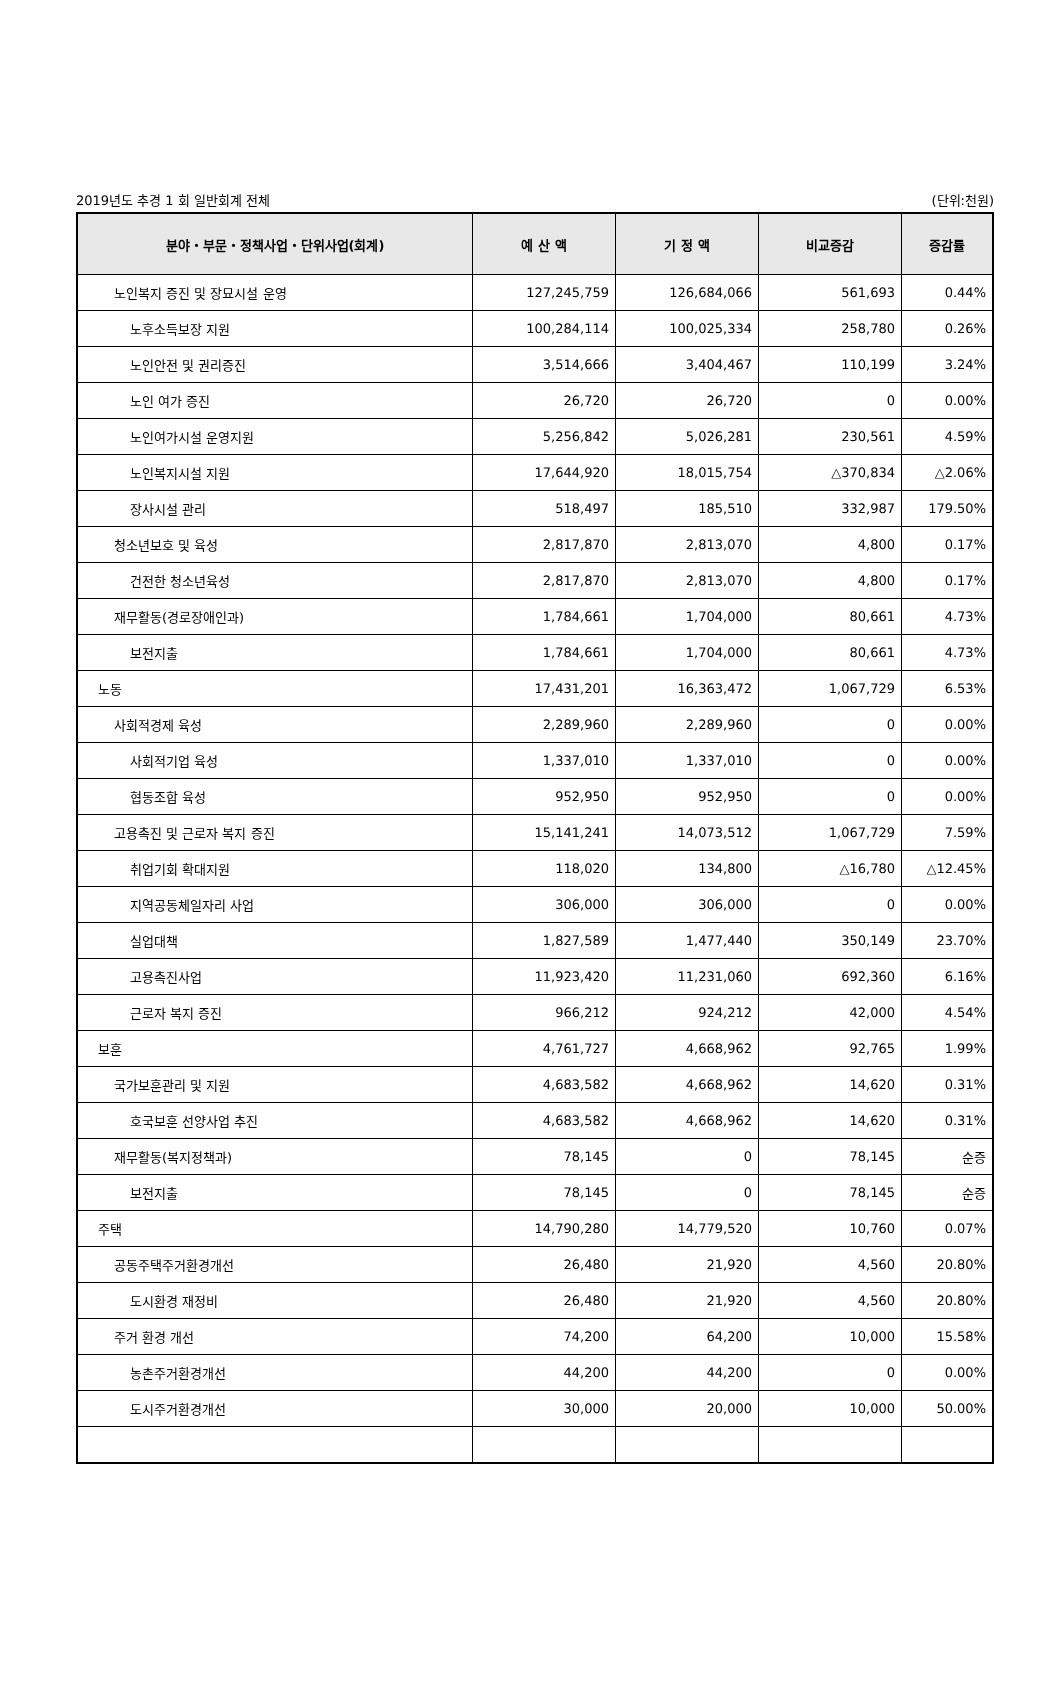2019년도 추경 1 회 일반회계 전체 (단위:천원)
| 분야・부문・정책사업・단위사업(회계) | 예 산 액 | 기 정 액 | 비교증감 | 증감률 |
| --- | --- | --- | --- | --- |
| 노인복지 증진 및 장묘시설 운영 | 127,245,759 | 126,684,066 | 561,693 | 0.44% |
| 노후소득보장 지원 | 100,284,114 | 100,025,334 | 258,780 | 0.26% |
| 노인안전 및 권리증진 | 3,514,666 | 3,404,467 | 110,199 | 3.24% |
| 노인 여가 증진 | 26,720 | 26,720 | 0 | 0.00% |
| 노인여가시설 운영지원 | 5,256,842 | 5,026,281 | 230,561 | 4.59% |
| 노인복지시설 지원 | 17,644,920 | 18,015,754 | △370,834 | △2.06% |
| 장사시설 관리 | 518,497 | 185,510 | 332,987 | 179.50% |
| 청소년보호 및 육성 | 2,817,870 | 2,813,070 | 4,800 | 0.17% |
| 건전한 청소년육성 | 2,817,870 | 2,813,070 | 4,800 | 0.17% |
| 재무활동(경로장애인과) | 1,784,661 | 1,704,000 | 80,661 | 4.73% |
| 보전지출 | 1,784,661 | 1,704,000 | 80,661 | 4.73% |
| 노동 | 17,431,201 | 16,363,472 | 1,067,729 | 6.53% |
| 사회적경제 육성 | 2,289,960 | 2,289,960 | 0 | 0.00% |
| 사회적기업 육성 | 1,337,010 | 1,337,010 | 0 | 0.00% |
| 협동조합 육성 | 952,950 | 952,950 | 0 | 0.00% |
| 고용촉진 및 근로자 복지 증진 | 15,141,241 | 14,073,512 | 1,067,729 | 7.59% |
| 취업기회 확대지원 | 118,020 | 134,800 | △16,780 | △12.45% |
| 지역공동체일자리 사업 | 306,000 | 306,000 | 0 | 0.00% |
| 실업대책 | 1,827,589 | 1,477,440 | 350,149 | 23.70% |
| 고용촉진사업 | 11,923,420 | 11,231,060 | 692,360 | 6.16% |
| 근로자 복지 증진 | 966,212 | 924,212 | 42,000 | 4.54% |
| 보훈 | 4,761,727 | 4,668,962 | 92,765 | 1.99% |
| 국가보훈관리 및 지원 | 4,683,582 | 4,668,962 | 14,620 | 0.31% |
| 호국보훈 선양사업 추진 | 4,683,582 | 4,668,962 | 14,620 | 0.31% |
| 재무활동(복지정책과) | 78,145 | 0 | 78,145 | 순증 |
| 보전지출 | 78,145 | 0 | 78,145 | 순증 |
| 주택 | 14,790,280 | 14,779,520 | 10,760 | 0.07% |
| 공동주택주거환경개선 | 26,480 | 21,920 | 4,560 | 20.80% |
| 도시환경 재정비 | 26,480 | 21,920 | 4,560 | 20.80% |
| 주거 환경 개선 | 74,200 | 64,200 | 10,000 | 15.58% |
| 농촌주거환경개선 | 44,200 | 44,200 | 0 | 0.00% |
| 도시주거환경개선 | 30,000 | 20,000 | 10,000 | 50.00% |